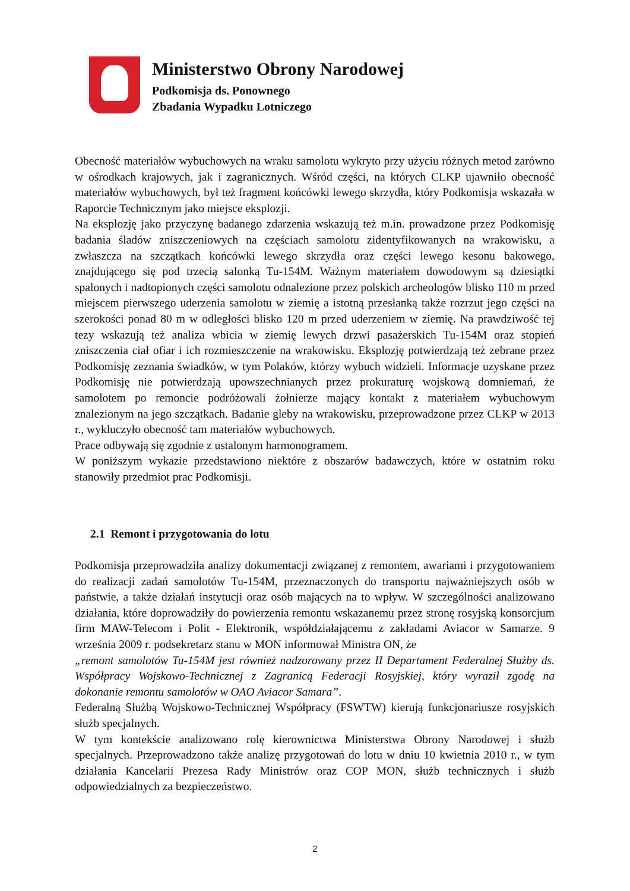Ministerstwo Obrony Narodowej
Podkomisja ds. Ponownego
Zbadania Wypadku Lotniczego
Obecność materiałów wybuchowych na wraku samolotu wykryto przy użyciu różnych metod zarówno w ośrodkach krajowych, jak i zagranicznych. Wśród części, na których CLKP ujawniło obecność materiałów wybuchowych, był też fragment końcówki lewego skrzydła, który Podkomisja wskazała w Raporcie Technicznym jako miejsce eksplozji.
Na eksplozję jako przyczynę badanego zdarzenia wskazują też m.in. prowadzone przez Podkomisję badania śladów zniszczeniowych na częściach samolotu zidentyfikowanych na wrakowisku, a zwłaszcza na szczątkach końcówki lewego skrzydła oraz części lewego kesonu bakowego, znajdującego się pod trzecią salonką Tu-154M. Ważnym materiałem dowodowym są dziesiątki spalonych i nadtopionych części samolotu odnalezione przez polskich archeologów blisko 110 m przed miejscem pierwszego uderzenia samolotu w ziemię a istotną przesłanką także rozrzut jego części na szerokości ponad 80 m w odległości blisko 120 m przed uderzeniem w ziemię. Na prawdziwość tej tezy wskazują też analiza wbicia w ziemię lewych drzwi pasażerskich Tu-154M oraz stopień zniszczenia ciał ofiar i ich rozmieszczenie na wrakowisku. Eksplozję potwierdzają też zebrane przez Podkomisję zeznania świadków, w tym Polaków, którzy wybuch widzieli. Informacje uzyskane przez Podkomisję nie potwierdzają upowszechnianych przez prokuraturę wojskową domniemań, że samolotem po remoncie podróżowali żołnierze mający kontakt z materiałem wybuchowym znalezionym na jego szczątkach. Badanie gleby na wrakowisku, przeprowadzone przez CLKP w 2013 r., wykluczyło obecność tam materiałów wybuchowych.
Prace odbywają się zgodnie z ustalonym harmonogramem.
W poniższym wykazie przedstawiono niektóre z obszarów badawczych, które w ostatnim roku stanowiły przedmiot prac Podkomisji.
2.1 Remont i przygotowania do lotu
Podkomisja przeprowadziła analizy dokumentacji związanej z remontem, awariami i przygotowaniem do realizacji zadań samolotów Tu-154M, przeznaczonych do transportu najważniejszych osób w państwie, a także działań instytucji oraz osób mających na to wpływ. W szczególności analizowano działania, które doprowadziły do powierzenia remontu wskazanemu przez stronę rosyjską konsorcjum firm MAW-Telecom i Polit - Elektronik, współdziałającemu z zakładami Aviacor w Samarze. 9 września 2009 r. podsekretarz stanu w MON informował Ministra ON, że
„remont samolotów Tu-154M jest również nadzorowany przez II Departament Federalnej Służby ds. Współpracy Wojskowo-Technicznej z Zagranicą Federacji Rosyjskiej, który wyraził zgodę na dokonanie remontu samolotów w OAO Aviacor Samara”.
Federalną Służbą Wojskowo-Technicznej Współpracy (FSWTW) kierują funkcjonariusze rosyjskich służb specjalnych.
W tym kontekście analizowano rolę kierownictwa Ministerstwa Obrony Narodowej i służb specjalnych. Przeprowadzono także analizę przygotowań do lotu w dniu 10 kwietnia 2010 r., w tym działania Kancelarii Prezesa Rady Ministrów oraz COP MON, służb technicznych i służb odpowiedzialnych za bezpieczeństwo.
2